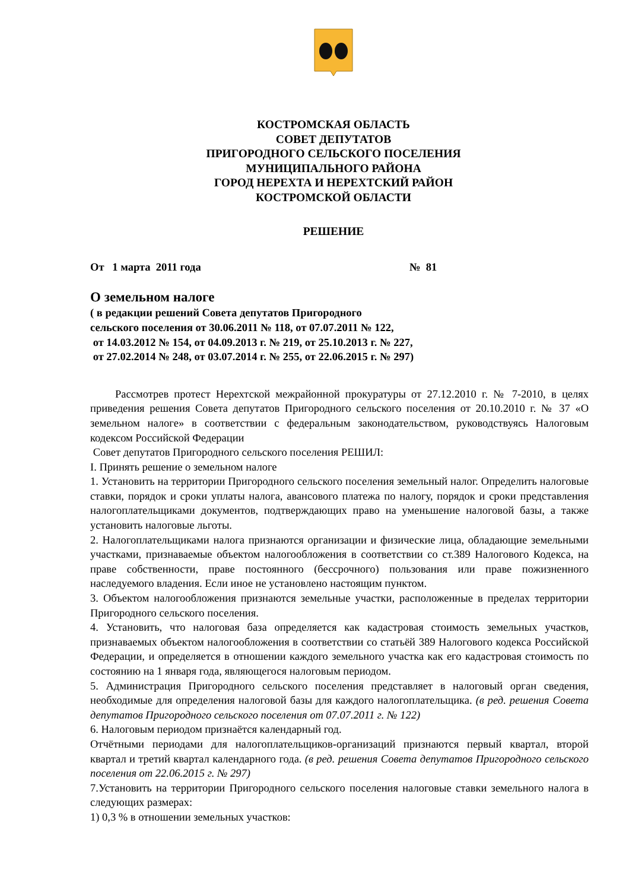КОСТРОМСКАЯ ОБЛАСТЬ
СОВЕТ ДЕПУТАТОВ
ПРИГОРОДНОГО СЕЛЬСКОГО ПОСЕЛЕНИЯ
МУНИЦИПАЛЬНОГО РАЙОНА
ГОРОД НЕРЕХТА И НЕРЕХТСКИЙ РАЙОН
КОСТРОМСКОЙ ОБЛАСТИ
РЕШЕНИЕ
От 1 марта 2011 года № 81
О земельном налоге
( в редакции решений Совета депутатов Пригородного
сельского поселения от 30.06.2011 № 118, от 07.07.2011 № 122,
от 14.03.2012 № 154, от 04.09.2013 г. № 219, от 25.10.2013 г. № 227,
от 27.02.2014 № 248, от 03.07.2014 г. № 255, от 22.06.2015 г. № 297)
Рассмотрев протест Нерехтской межрайонной прокуратуры от 27.12.2010 г. № 7-2010, в целях приведения решения Совета депутатов Пригородного сельского поселения от 20.10.2010 г. № 37 «О земельном налоге» в соответствии с федеральным законодательством, руководствуясь Налоговым кодексом Российской Федерации
Совет депутатов Пригородного сельского поселения РЕШИЛ:
I. Принять решение о земельном налоге
1. Установить на территории Пригородного сельского поселения земельный налог. Определить налоговые ставки, порядок и сроки уплаты налога, авансового платежа по налогу, порядок и сроки представления налогоплательщиками документов, подтверждающих право на уменьшение налоговой базы, а также установить налоговые льготы.
2. Налогоплательщиками налога признаются организации и физические лица, обладающие земельными участками, признаваемые объектом налогообложения в соответствии со ст.389 Налогового Кодекса, на праве собственности, праве постоянного (бессрочного) пользования или праве пожизненного наследуемого владения. Если иное не установлено настоящим пунктом.
3. Объектом налогообложения признаются земельные участки, расположенные в пределах территории Пригородного сельского поселения.
4. Установить, что налоговая база определяется как кадастровая стоимость земельных участков, признаваемых объектом налогообложения в соответствии со статьёй 389 Налогового кодекса Российской Федерации, и определяется в отношении каждого земельного участка как его кадастровая стоимость по состоянию на 1 января года, являющегося налоговым периодом.
5. Администрация Пригородного сельского поселения представляет в налоговый орган сведения, необходимые для определения налоговой базы для каждого налогоплательщика. (в ред. решения Совета депутатов Пригородного сельского поселения от 07.07.2011 г. № 122)
6. Налоговым периодом признаётся календарный год.
Отчётными периодами для налогоплательщиков-организаций признаются первый квартал, второй квартал и третий квартал календарного года. (в ред. решения Совета депутатов Пригородного сельского поселения от 22.06.2015 г. № 297)
7.Установить на территории Пригородного сельского поселения налоговые ставки земельного налога в следующих размерах:
1) 0,3 % в отношении земельных участков: